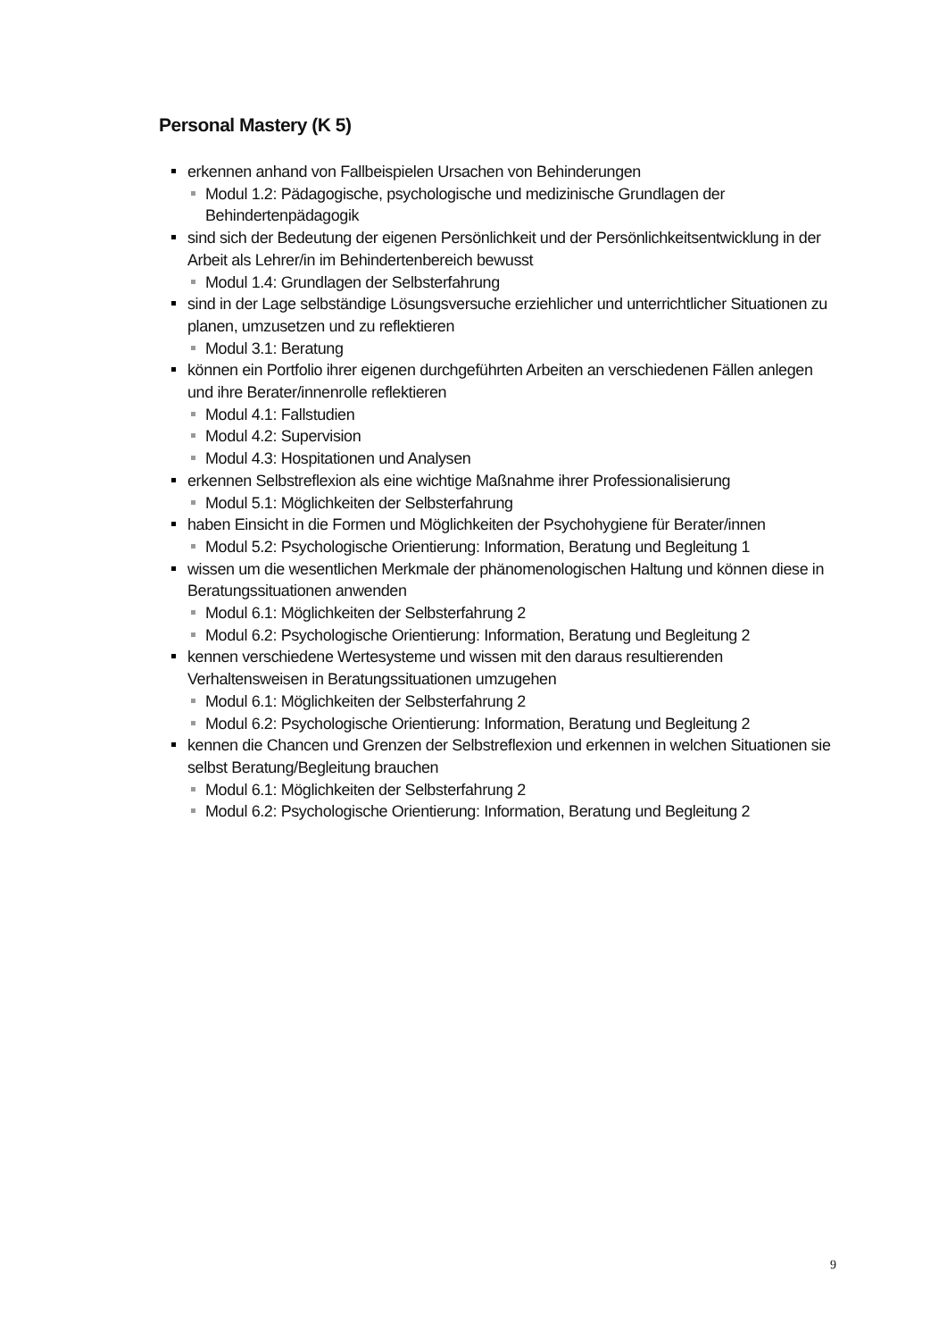Personal Mastery (K 5)
erkennen anhand von Fallbeispielen Ursachen von Behinderungen
Modul 1.2: Pädagogische, psychologische und medizinische Grundlagen der Behindertenpädagogik
sind sich der Bedeutung der eigenen Persönlichkeit und der Persönlichkeitsentwicklung in der Arbeit als Lehrer/in im Behindertenbereich bewusst
Modul 1.4: Grundlagen der Selbsterfahrung
sind in der Lage selbständige Lösungsversuche erziehlicher und unterrichtlicher Situationen zu planen, umzusetzen und zu reflektieren
Modul 3.1: Beratung
können ein Portfolio ihrer eigenen durchgeführten Arbeiten an verschiedenen Fällen anlegen und ihre Berater/innenrolle reflektieren
Modul 4.1: Fallstudien
Modul 4.2: Supervision
Modul 4.3: Hospitationen und Analysen
erkennen Selbstreflexion als eine wichtige Maßnahme ihrer Professionalisierung
Modul 5.1: Möglichkeiten der Selbsterfahrung
haben Einsicht in die Formen und Möglichkeiten der Psychohygiene für Berater/innen
Modul 5.2: Psychologische Orientierung: Information, Beratung und Begleitung 1
wissen um die wesentlichen Merkmale der phänomenologischen Haltung und können diese in Beratungssituationen anwenden
Modul 6.1: Möglichkeiten der Selbsterfahrung 2
Modul 6.2: Psychologische Orientierung: Information, Beratung und Begleitung 2
kennen verschiedene Wertesysteme und wissen mit den daraus resultierenden Verhaltensweisen in Beratungssituationen umzugehen
Modul 6.1: Möglichkeiten der Selbsterfahrung 2
Modul 6.2: Psychologische Orientierung: Information, Beratung und Begleitung 2
kennen die Chancen und Grenzen der Selbstreflexion und erkennen in welchen Situationen sie selbst Beratung/Begleitung brauchen
Modul 6.1: Möglichkeiten der Selbsterfahrung 2
Modul 6.2: Psychologische Orientierung: Information, Beratung und Begleitung 2
9